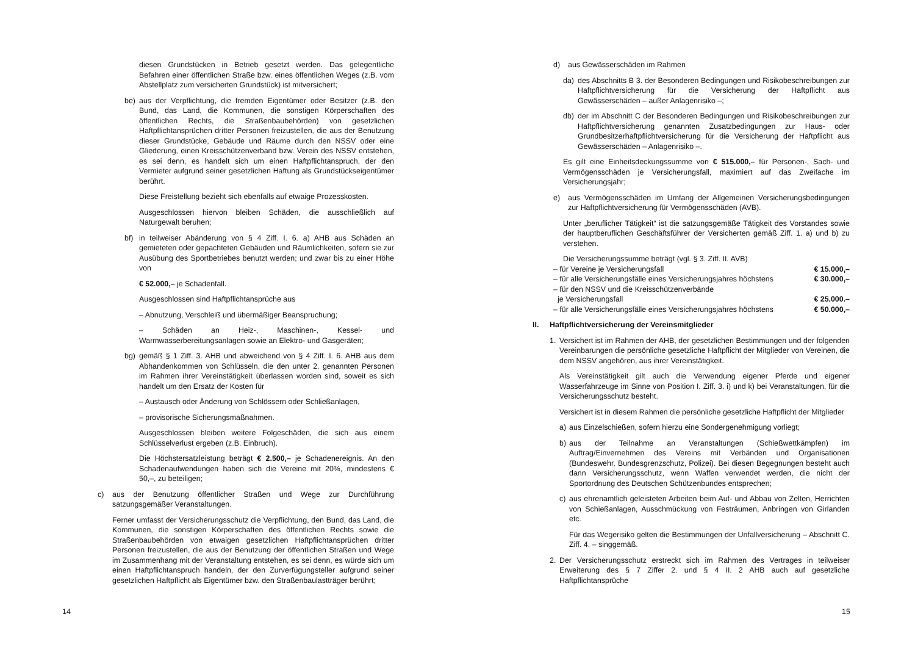diesen Grundstücken in Betrieb gesetzt werden. Das gelegentliche Befahren einer öffentlichen Straße bzw. eines öffentlichen Weges (z.B. vom Abstellplatz zum versicherten Grundstück) ist mitversichert;
be) aus der Verpflichtung, die fremden Eigentümer oder Besitzer (z.B. den Bund, das Land, die Kommunen, die sonstigen Körperschaften des öffentlichen Rechts, die Straßenbaubehörden) von gesetzlichen Haftpflichtansprüchen dritter Personen freizustellen, die aus der Benutzung dieser Grundstücke, Gebäude und Räume durch den NSSV oder eine Gliederung, einen Kreisschützenverband bzw. Verein des NSSV entstehen, es sei denn, es handelt sich um einen Haftpflichtanspruch, der den Vermieter aufgrund seiner gesetzlichen Haftung als Grundstückseigentümer berührt.
Diese Freistellung bezieht sich ebenfalls auf etwaige Prozesskosten.
Ausgeschlossen hiervon bleiben Schäden, die ausschließlich auf Naturgewalt beruhen;
bf) in teilweiser Abänderung von § 4 Ziff. I. 6. a) AHB aus Schäden an gemieteten oder gepachteten Gebäuden und Räumlichkeiten, sofern sie zur Ausübung des Sportbetriebes benutzt werden; und zwar bis zu einer Höhe von
€ 52.000,– je Schadenfall.
Ausgeschlossen sind Haftpflichtansprüche aus
– Abnutzung, Verschleiß und übermäßiger Beanspruchung;
– Schäden an Heiz-, Maschinen-, Kessel- und Warmwasserbereitungsanlagen sowie an Elektro- und Gasgeräten;
bg) gemäß § 1 Ziff. 3. AHB und abweichend von § 4 Ziff. I. 6. AHB aus dem Abhandenkommen von Schlüsseln, die den unter 2. genannten Personen im Rahmen ihrer Vereinstätigkeit überlassen worden sind, soweit es sich handelt um den Ersatz der Kosten für
– Austausch oder Änderung von Schlössern oder Schließanlagen,
– provisorische Sicherungsmaßnahmen.
Ausgeschlossen bleiben weitere Folgeschäden, die sich aus einem Schlüsselverlust ergeben (z.B. Einbruch).
Die Höchstersatzleistung beträgt € 2.500,– je Schadenereignis. An den Schadenaufwendungen haben sich die Vereine mit 20%, mindestens € 50,–, zu beteiligen;
c) aus der Benutzung öffentlicher Straßen und Wege zur Durchführung satzungsgemäßer Veranstaltungen.
Ferner umfasst der Versicherungsschutz die Verpflichtung, den Bund, das Land, die Kommunen, die sonstigen Körperschaften des öffentlichen Rechts sowie die Straßenbaubehörden von etwaigen gesetzlichen Haftpflichtansprüchen dritter Personen freizustellen, die aus der Benutzung der öffentlichen Straßen und Wege im Zusammenhang mit der Veranstaltung entstehen, es sei denn, es würde sich um einen Haftpflichtanspruch handeln, der den Zurverfügungsteller aufgrund seiner gesetzlichen Haftpflicht als Eigentümer bzw. den Straßenbaulastträger berührt;
14
d) aus Gewässerschäden im Rahmen
da) des Abschnitts B 3. der Besonderen Bedingungen und Risikobeschreibungen zur Haftpflichtversicherung für die Versicherung der Haftpflicht aus Gewässerschäden – außer Anlagenrisiko –;
db) der im Abschnitt C der Besonderen Bedingungen und Risikobeschreibungen zur Haftpflichtversicherung genannten Zusatzbedingungen zur Haus- oder Grundbesitzerhaftpflichtversicherung für die Versicherung der Haftpflicht aus Gewässerschäden – Anlagenrisiko –.
Es gilt eine Einheitsdeckungssumme von € 515.000,– für Personen-, Sach- und Vermögensschäden je Versicherungsfall, maximiert auf das Zweifache im Versicherungsjahr;
e) aus Vermögensschäden im Umfang der Allgemeinen Versicherungsbedingungen zur Haftpflichtversicherung für Vermögensschäden (AVB).
Unter „beruflicher Tätigkeit“ ist die satzungsgemäße Tätigkeit des Vorstandes sowie der hauptberuflichen Geschäftsführer der Versicherten gemäß Ziff. 1. a) und b) zu verstehen.
Die Versicherungssumme beträgt (vgl. § 3. Ziff. II. AVB)
– für Vereine je Versicherungsfall € 15.000,–
– für alle Versicherungsfälle eines Versicherungsjahres höchstens € 30.000,–
– für den NSSV und die Kreisschützenverbände
je Versicherungsfall € 25.000.–
– für alle Versicherungsfälle eines Versicherungsjahres höchstens € 50.000,–
II. Haftpflichtversicherung der Vereinsmitglieder
1. Versichert ist im Rahmen der AHB, der gesetzlichen Bestimmungen und der folgenden Vereinbarungen die persönliche gesetzliche Haftpflicht der Mitglieder von Vereinen, die dem NSSV angehören, aus ihrer Vereinstätigkeit.
Als Vereinstätigkeit gilt auch die Verwendung eigener Pferde und eigener Wasserfahrzeuge im Sinne von Position I. Ziff. 3. i) und k) bei Veranstaltungen, für die Versicherungsschutz besteht.
Versichert ist in diesem Rahmen die persönliche gesetzliche Haftpflicht der Mitglieder
a) aus Einzelschießen, sofern hierzu eine Sondergenehmigung vorliegt;
b) aus der Teilnahme an Veranstaltungen (Schießwettkämpfen) im Auftrag/Einvernehmen des Vereins mit Verbänden und Organisationen (Bundeswehr, Bundesgrenzschutz, Polizei). Bei diesen Begegnungen besteht auch dann Versicherungsschutz, wenn Waffen verwendet werden, die nicht der Sportordnung des Deutschen Schützenbundes entsprechen;
c) aus ehrenamtlich geleisteten Arbeiten beim Auf- und Abbau von Zelten, Herrichten von Schießanlagen, Ausschmückung von Festräumen, Anbringen von Girlanden etc.
Für das Wegerisiko gelten die Bestimmungen der Unfallversicherung – Abschnitt C. Ziff. 4. – singgemäß.
2. Der Versicherungsschutz erstreckt sich im Rahmen des Vertrages in teilweiser Erweiterung des § 7 Ziffer 2. und § 4 II. 2 AHB auch auf gesetzliche Haftpflichtansprüche
15